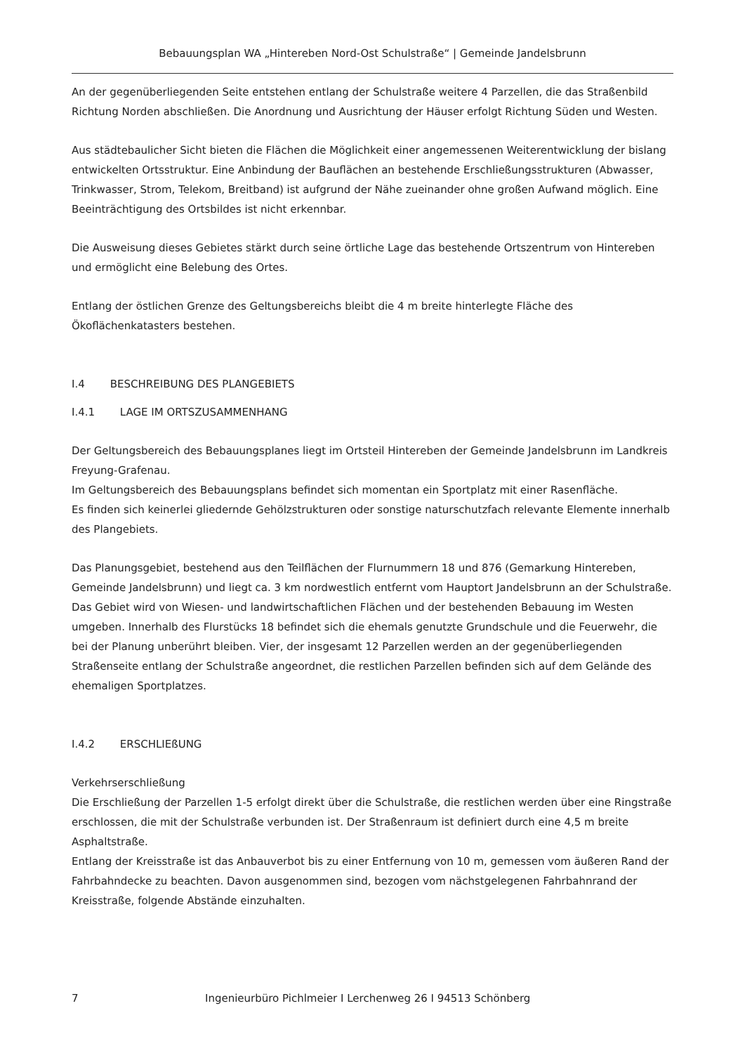Bebauungsplan WA „Hintereben Nord-Ost Schulstraße“ | Gemeinde Jandelsbrunn
An der gegenüberliegenden Seite entstehen entlang der Schulstraße weitere 4 Parzellen, die das Straßenbild Richtung Norden abschließen. Die Anordnung und Ausrichtung der Häuser erfolgt Richtung Süden und Westen.
Aus städtebaulicher Sicht bieten die Flächen die Möglichkeit einer angemessenen Weiterentwicklung der bislang entwickelten Ortsstruktur. Eine Anbindung der Bauflächen an bestehende Erschließungsstrukturen (Abwasser, Trinkwasser, Strom, Telekom, Breitband) ist aufgrund der Nähe zueinander ohne großen Aufwand möglich. Eine Beeinträchtigung des Ortsbildes ist nicht erkennbar.
Die Ausweisung dieses Gebietes stärkt durch seine örtliche Lage das bestehende Ortszentrum von Hintereben und ermöglicht eine Belebung des Ortes.
Entlang der östlichen Grenze des Geltungsbereichs bleibt die 4 m breite hinterlegte Fläche des Ökoflächenkatasters bestehen.
I.4 BESCHREIBUNG DES PLANGEBIETS
I.4.1 LAGE IM ORTSZUSAMMENHANG
Der Geltungsbereich des Bebauungsplanes liegt im Ortsteil Hintereben der Gemeinde Jandelsbrunn im Landkreis Freyung-Grafenau.
Im Geltungsbereich des Bebauungsplans befindet sich momentan ein Sportplatz mit einer Rasenfläche.
Es finden sich keinerlei gliedernde Gehölzstrukturen oder sonstige naturschutzfach relevante Elemente innerhalb des Plangebiets.
Das Planungsgebiet, bestehend aus den Teilflächen der Flurnummern 18 und 876 (Gemarkung Hintereben, Gemeinde Jandelsbrunn) und liegt ca. 3 km nordwestlich entfernt vom Hauptort Jandelsbrunn an der Schulstraße. Das Gebiet wird von Wiesen- und landwirtschaftlichen Flächen und der bestehenden Bebauung im Westen umgeben. Innerhalb des Flurstücks 18 befindet sich die ehemals genutzte Grundschule und die Feuerwehr, die bei der Planung unberührt bleiben. Vier, der insgesamt 12 Parzellen werden an der gegenüberliegenden Straßenseite entlang der Schulstraße angeordnet, die restlichen Parzellen befinden sich auf dem Gelände des ehemaligen Sportplatzes.
I.4.2 ERSCHLIEßUNG
Verkehrserschließung
Die Erschließung der Parzellen 1-5 erfolgt direkt über die Schulstraße, die restlichen werden über eine Ringstraße erschlossen, die mit der Schulstraße verbunden ist. Der Straßenraum ist definiert durch eine 4,5 m breite Asphaltstraße.
Entlang der Kreisstraße ist das Anbauverbot bis zu einer Entfernung von 10 m, gemessen vom äußeren Rand der Fahrbahndecke zu beachten. Davon ausgenommen sind, bezogen vom nächstgelegenen Fahrbahnrand der Kreisstraße, folgende Abstände einzuhalten.
7 Ingenieurbüro Pichlmeier I Lerchenweg 26 I 94513 Schönberg